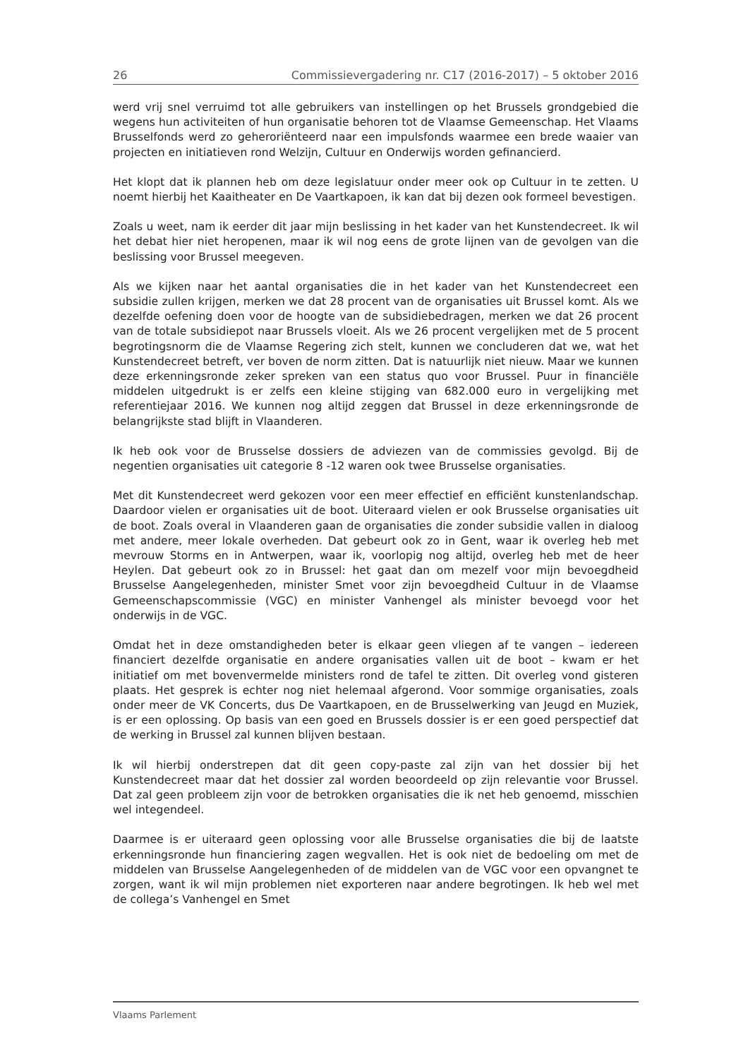26 Commissievergadering nr. C17 (2016-2017) – 5 oktober 2016
werd vrij snel verruimd tot alle gebruikers van instellingen op het Brussels grondgebied die wegens hun activiteiten of hun organisatie behoren tot de Vlaamse Gemeenschap. Het Vlaams Brusselfonds werd zo geheroriënteerd naar een impulsfonds waarmee een brede waaier van projecten en initiatieven rond Welzijn, Cultuur en Onderwijs worden gefinancierd.
Het klopt dat ik plannen heb om deze legislatuur onder meer ook op Cultuur in te zetten. U noemt hierbij het Kaaitheater en De Vaartkapoen, ik kan dat bij dezen ook formeel bevestigen.
Zoals u weet, nam ik eerder dit jaar mijn beslissing in het kader van het Kunstendecreet. Ik wil het debat hier niet heropenen, maar ik wil nog eens de grote lijnen van de gevolgen van die beslissing voor Brussel meegeven.
Als we kijken naar het aantal organisaties die in het kader van het Kunstendecreet een subsidie zullen krijgen, merken we dat 28 procent van de organisaties uit Brussel komt. Als we dezelfde oefening doen voor de hoogte van de subsidiebedragen, merken we dat 26 procent van de totale subsidiepot naar Brussels vloeit. Als we 26 procent vergelijken met de 5 procent begrotingsnorm die de Vlaamse Regering zich stelt, kunnen we concluderen dat we, wat het Kunstendecreet betreft, ver boven de norm zitten. Dat is natuurlijk niet nieuw. Maar we kunnen deze erkenningsronde zeker spreken van een status quo voor Brussel. Puur in financiële middelen uitgedrukt is er zelfs een kleine stijging van 682.000 euro in vergelijking met referentiejaar 2016. We kunnen nog altijd zeggen dat Brussel in deze erkenningsronde de belangrijkste stad blijft in Vlaanderen.
Ik heb ook voor de Brusselse dossiers de adviezen van de commissies gevolgd. Bij de negentien organisaties uit categorie 8 -12 waren ook twee Brusselse organisaties.
Met dit Kunstendecreet werd gekozen voor een meer effectief en efficiënt kunstenlandschap. Daardoor vielen er organisaties uit de boot. Uiteraard vielen er ook Brusselse organisaties uit de boot. Zoals overal in Vlaanderen gaan de organisaties die zonder subsidie vallen in dialoog met andere, meer lokale overheden. Dat gebeurt ook zo in Gent, waar ik overleg heb met mevrouw Storms en in Antwerpen, waar ik, voorlopig nog altijd, overleg heb met de heer Heylen. Dat gebeurt ook zo in Brussel: het gaat dan om mezelf voor mijn bevoegdheid Brusselse Aangelegenheden, minister Smet voor zijn bevoegdheid Cultuur in de Vlaamse Gemeenschapscommissie (VGC) en minister Vanhengel als minister bevoegd voor het onderwijs in de VGC.
Omdat het in deze omstandigheden beter is elkaar geen vliegen af te vangen – iedereen financiert dezelfde organisatie en andere organisaties vallen uit de boot – kwam er het initiatief om met bovenvermelde ministers rond de tafel te zitten. Dit overleg vond gisteren plaats. Het gesprek is echter nog niet helemaal afgerond. Voor sommige organisaties, zoals onder meer de VK Concerts, dus De Vaartkapoen, en de Brusselwerking van Jeugd en Muziek, is er een oplossing. Op basis van een goed en Brussels dossier is er een goed perspectief dat de werking in Brussel zal kunnen blijven bestaan.
Ik wil hierbij onderstrepen dat dit geen copy-paste zal zijn van het dossier bij het Kunstendecreet maar dat het dossier zal worden beoordeeld op zijn relevantie voor Brussel. Dat zal geen probleem zijn voor de betrokken organisaties die ik net heb genoemd, misschien wel integendeel.
Daarmee is er uiteraard geen oplossing voor alle Brusselse organisaties die bij de laatste erkenningsronde hun financiering zagen wegvallen. Het is ook niet de bedoeling om met de middelen van Brusselse Aangelegenheden of de middelen van de VGC voor een opvangnet te zorgen, want ik wil mijn problemen niet exporteren naar andere begrotingen. Ik heb wel met de collega’s Vanhengel en Smet
Vlaams Parlement